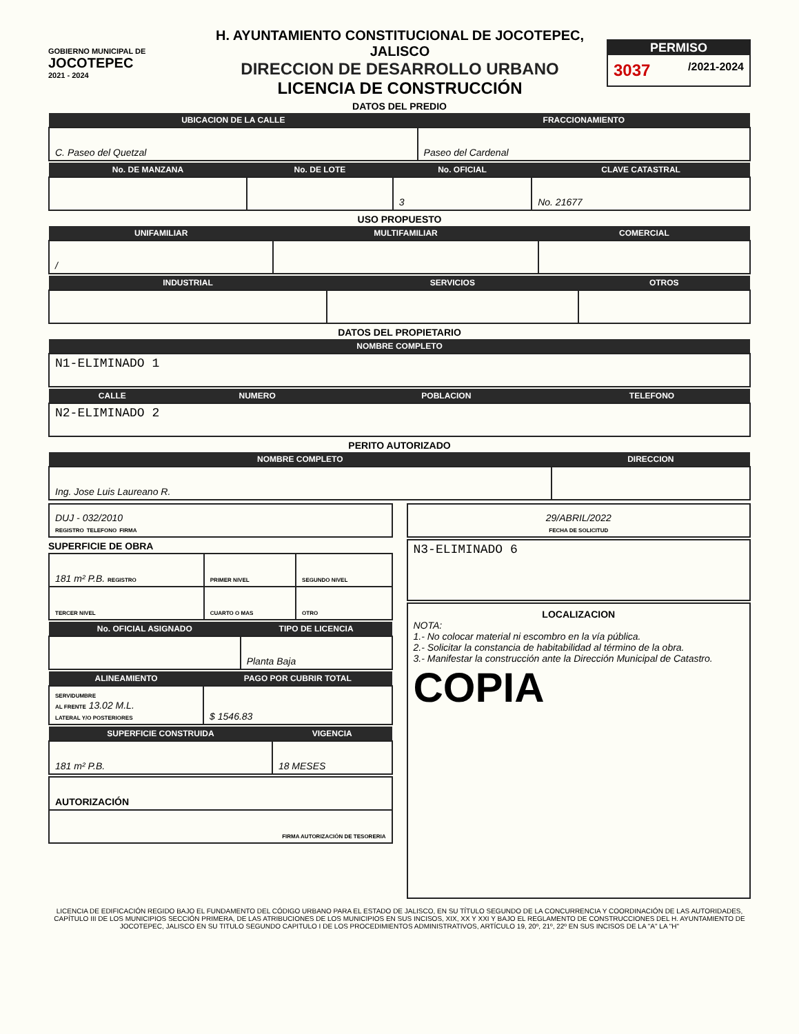GOBIERNO MUNICIPAL DE
JOCOTEPEC
2021 - 2024
H. AYUNTAMIENTO CONSTITUCIONAL DE JOCOTEPEC, JALISCO
DIRECCION DE DESARROLLO URBANO
LICENCIA DE CONSTRUCCIÓN
PERMISO
3037 /2021-2024
DATOS DEL PREDIO
| UBICACION DE LA CALLE | FRACCIONAMIENTO |
| --- | --- |
| C. Paseo del Quetzal | Paseo del Cardenal |
| No. DE MANZANA | No. DE LOTE | No. OFICIAL | CLAVE CATASTRAL |
| --- | --- | --- | --- |
| | | 3 | No. 21677 |
USO PROPUESTO
| UNIFAMILIAR | MULTIFAMILIAR | COMERCIAL |
| --- | --- | --- |
| / | | |
| INDUSTRIAL | SERVICIOS | OTROS |
| --- | --- | --- |
DATOS DEL PROPIETARIO
| NOMBRE COMPLETO |
| --- |
| N1-ELIMINADO 1 |
| CALLE | NUMERO | POBLACION | TELEFONO |
| --- | --- | --- | --- |
| N2-ELIMINADO 2 | | | |
PERITO AUTORIZADO
| NOMBRE COMPLETO | DIRECCION |
| --- | --- |
| Ing. Jose Luis Laureano R. | |
| DUJ - 032/2010 REGISTRO TELEFONO FIRMA |
SUPERFICIE DE OBRA
| 181 m² P.B. REGISTRO | PRIMER NIVEL | SEGUNDO NIVEL |
| TERCER NIVEL | CUARTO O MAS | OTRO |
| No. OFICIAL ASIGNADO | TIPO DE LICENCIA |
| --- | --- |
| | Planta Baja |
| ALINEAMIENTO | PAGO POR CUBRIR TOTAL |
| --- | --- |
| SERVIDUMBRE AL FRENTE 13.02 M.L. LATERAL Y/O POSTERIORES | $ 1546.83 |
| SUPERFICIE CONSTRUIDA | VIGENCIA |
| --- | --- |
| 181 m² P.B. | 18 MESES |
| AUTORIZACIÓN |
| FIRMA AUTORIZACIÓN DE TESORERIA |
| 29/ABRIL/2022 FECHA DE SOLICITUD |
| N3-ELIMINADO 6 |
| LOCALIZACION NOTA: 1.- No colocar material ni escombro en la vía pública. 2.- Solicitar la constancia de habitabilidad al término de la obra. 3.- Manifestar la construcción ante la Dirección Municipal de Catastro. COPIA |
LICENCIA DE EDIFICACIÓN REGIDO BAJO EL FUNDAMENTO DEL CÓDIGO URBANO PARA EL ESTADO DE JALISCO, EN SU TÍTULO SEGUNDO DE LA CONCURRENCIA Y COORDINACIÓN DE LAS AUTORIDADES, CAPÍTULO III DE LOS MUNICIPIOS SECCIÓN PRIMERA, DE LAS ATRIBUCIONES DE LOS MUNICIPIOS EN SUS INCISOS, XIX, XX Y XXI Y BAJO EL REGLAMENTO DE CONSTRUCCIONES DEL H. AYUNTAMIENTO DE JOCOTEPEC, JALISCO EN SU TITULO SEGUNDO CAPITULO I DE LOS PROCEDIMIENTOS ADMINISTRATIVOS, ARTÍCULO 19, 20º, 21º, 22º EN SUS INCISOS DE LA "A" LA "H"